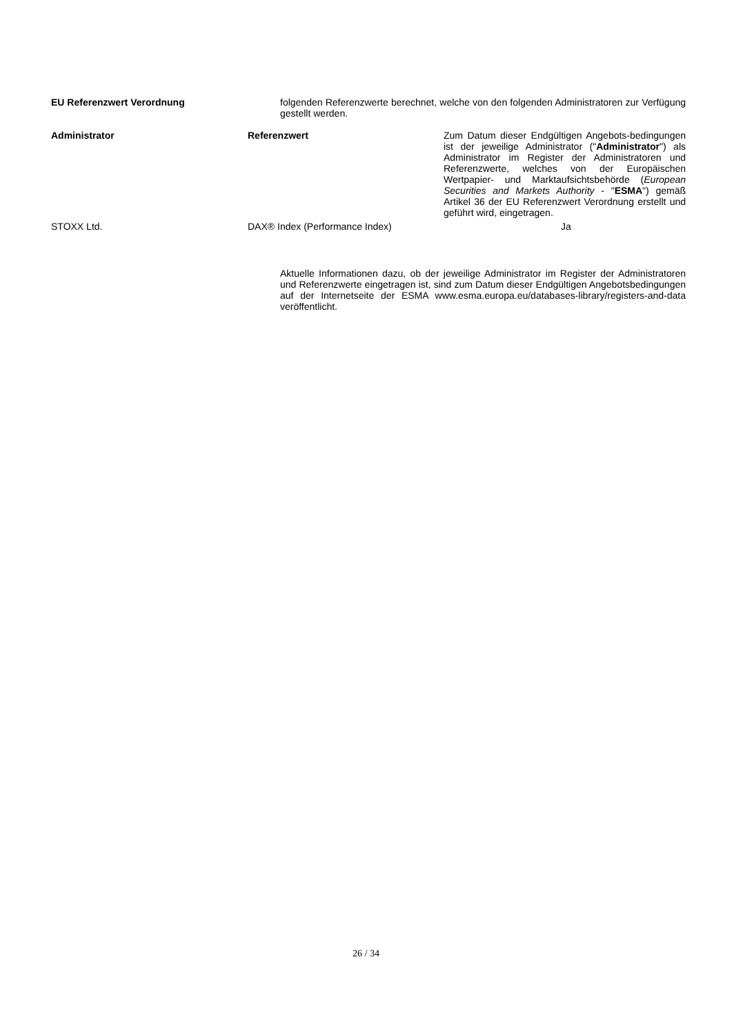EU Referenzwert Verordnung folgenden Referenzwerte berechnet, welche von den folgenden Administratoren zur Verfügung gestellt werden.
| Administrator | Referenzwert | Zum Datum dieser Endgültigen Angebots-bedingungen ist der jeweilige Administrator (" Administrator ") als Administrator im Register der Administratoren und Referenzwerte, welches von der Europäischen Wertpapier- und Marktaufsichtsbehörde ( European Securities and Markets Authority - " ESMA ") gemäß Artikel 36 der EU Referenzwert Verordnung erstellt und geführt wird, eingetragen. |
| STOXX Ltd. | DAX® Index (Performance Index) | Ja |
Aktuelle Informationen dazu, ob der jeweilige Administrator im Register der Administratoren und Referenzwerte eingetragen ist, sind zum Datum dieser Endgültigen Angebotsbedingungen auf der Internetseite der ESMA www.esma.europa.eu/databases-library/registers-and-data veröffentlicht.
26 / 34